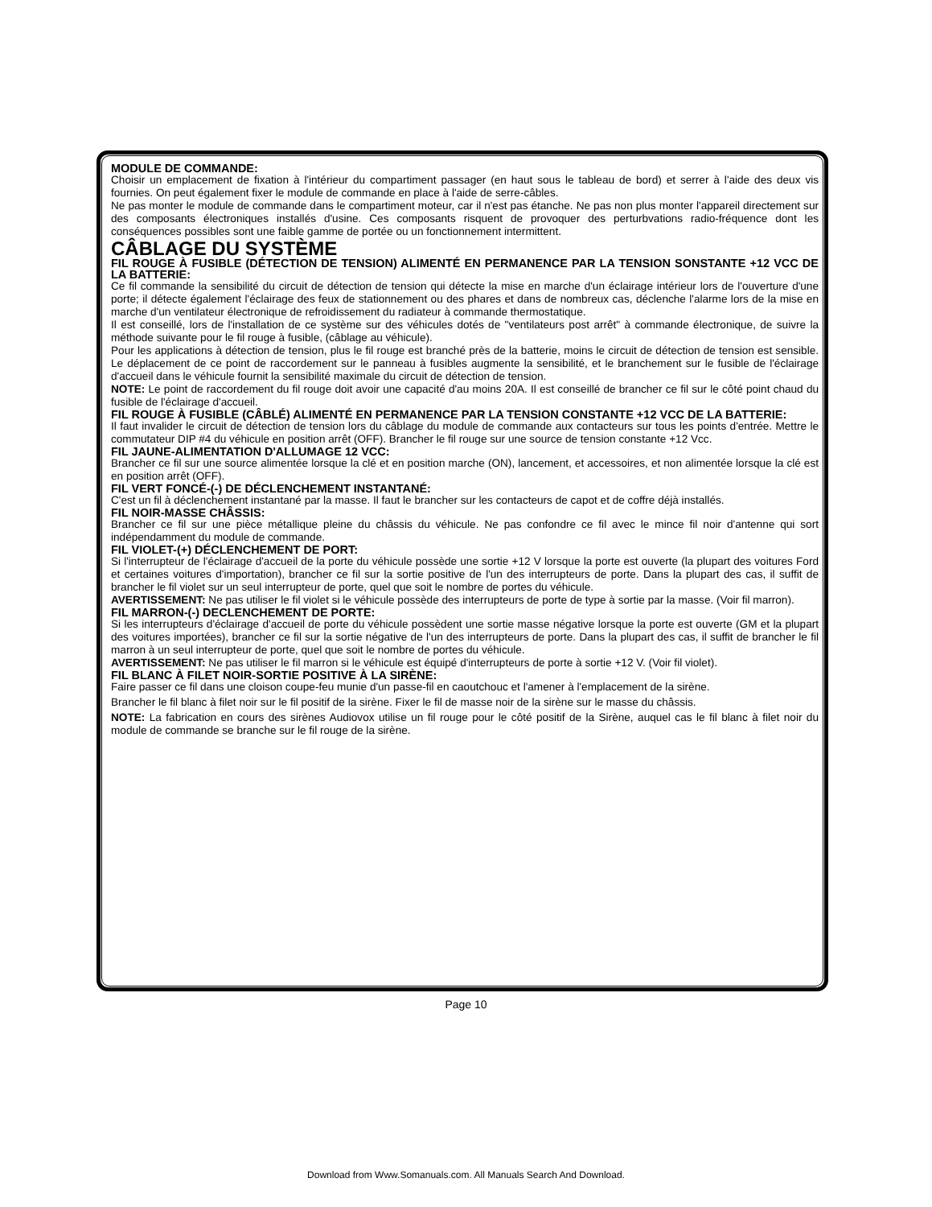MODULE DE COMMANDE:
Choisir un emplacement de fixation à l'intérieur du compartiment passager (en haut sous le tableau de bord) et serrer à l'aide des deux vis fournies. On peut également fixer le module de commande en place à l'aide de serre-câbles.
Ne pas monter le module de commande dans le compartiment moteur, car il n'est pas étanche. Ne pas non plus monter l'appareil directement sur des composants électroniques installés d'usine. Ces composants risquent de provoquer des perturbvations radio-fréquence dont les conséquences possibles sont une faible gamme de portée ou un fonctionnement intermittent.
CÂBLAGE DU SYSTÈME
FIL ROUGE À FUSIBLE (DÉTECTION DE TENSION) ALIMENTÉ EN PERMANENCE PAR LA TENSION SONSTANTE +12 VCC DE LA BATTERIE:
Ce fil commande la sensibilité du circuit de détection de tension qui détecte la mise en marche d'un éclairage intérieur lors de l'ouverture d'une porte; il détecte également l'éclairage des feux de stationnement ou des phares et dans de nombreux cas, déclenche l'alarme lors de la mise en marche d'un ventilateur électronique de refroidissement du radiateur à commande thermostatique.
Il est conseillé, lors de l'installation de ce système sur des véhicules dotés de "ventilateurs post arrêt" à commande électronique, de suivre la méthode suivante pour le fil rouge à fusible, (câblage au véhicule).
Pour les applications à détection de tension, plus le fil rouge est branché près de la batterie, moins le circuit de détection de tension est sensible. Le déplacement de ce point de raccordement sur le panneau à fusibles augmente la sensibilité, et le branchement sur le fusible de l'éclairage d'accueil dans le véhicule fournit la sensibilité maximale du circuit de détection de tension.
NOTE: Le point de raccordement du fil rouge doit avoir une capacité d'au moins 20A. Il est conseillé de brancher ce fil sur le côté point chaud du fusible de l'éclairage d'accueil.
FIL ROUGE À FUSIBLE (CÂBLÉ) ALIMENTÉ EN PERMANENCE PAR LA TENSION CONSTANTE +12 VCC DE LA BATTERIE:
Il faut invalider le circuit de détection de tension lors du câblage du module de commande aux contacteurs sur tous les points d'entrée. Mettre le commutateur DIP #4 du véhicule en position arrêt (OFF). Brancher le fil rouge sur une source de tension constante +12 Vcc.
FIL JAUNE-ALIMENTATION D'ALLUMAGE 12 VCC:
Brancher ce fil sur une source alimentée lorsque la clé et en position marche (ON), lancement, et accessoires, et non alimentée lorsque la clé est en position arrêt (OFF).
FIL VERT FONCÉ-(-) DE DÉCLENCHEMENT INSTANTANÉ:
C'est un fil à déclenchement instantané par la masse. Il faut le brancher sur les contacteurs de capot et de coffre déjà installés.
FIL NOIR-MASSE CHÂSSIS:
Brancher ce fil sur une pièce métallique pleine du châssis du véhicule. Ne pas confondre ce fil avec le mince fil noir d'antenne qui sort indépendamment du module de commande.
FIL VIOLET-(+) DÉCLENCHEMENT DE PORT:
Si l'interrupteur de l'éclairage d'accueil de la porte du véhicule possède une sortie +12 V lorsque la porte est ouverte (la plupart des voitures Ford et certaines voitures d'importation), brancher ce fil sur la sortie positive de l'un des interrupteurs de porte. Dans la plupart des cas, il suffit de brancher le fil violet sur un seul interrupteur de porte, quel que soit le nombre de portes du véhicule.
AVERTISSEMENT: Ne pas utiliser le fil violet si le véhicule possède des interrupteurs de porte de type à sortie par la masse. (Voir fil marron).
FIL MARRON-(-) DECLENCHEMENT DE PORTE:
Si les interrupteurs d'éclairage d'accueil de porte du véhicule possèdent une sortie masse négative lorsque la porte est ouverte (GM et la plupart des voitures importées), brancher ce fil sur la sortie négative de l'un des interrupteurs de porte. Dans la plupart des cas, il suffit de brancher le fil marron à un seul interrupteur de porte, quel que soit le nombre de portes du véhicule.
AVERTISSEMENT: Ne pas utiliser le fil marron si le véhicule est équipé d'interrupteurs de porte à sortie +12 V. (Voir fil violet).
FIL BLANC À FILET NOIR-SORTIE POSITIVE À LA SIRÈNE:
Faire passer ce fil dans une cloison coupe-feu munie d'un passe-fil en caoutchouc et l'amener à l'emplacement de la sirène.
Brancher le fil blanc à filet noir sur le fil positif de la sirène. Fixer le fil de masse noir de la sirène sur le masse du châssis.
NOTE: La fabrication en cours des sirènes Audiovox utilise un fil rouge pour le côté positif de la Sirène, auquel cas le fil blanc à filet noir du module de commande se branche sur le fil rouge de la sirène.
Page 10
Download from Www.Somanuals.com. All Manuals Search And Download.